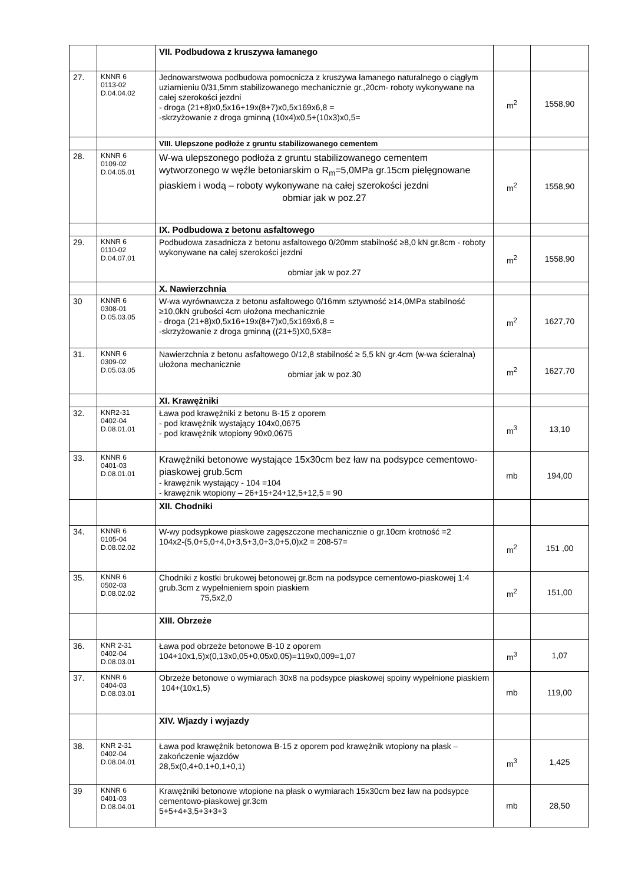| | | VII. Podbudowa z kruszywa łamanego | | |
| 27. | KNNR 6 0113-02 D.04.04.02 | Jednowarstwowa podbudowa pomocnicza z kruszywa łamanego naturalnego o ciągłym uziarnieniu 0/31,5mm stabilizowanego mechanicznie gr.,20cm- roboty wykonywane na całej szerokości jezdni - droga (21+8)x0,5x16+19x(8+7)x0,5x169x6,8 = -skrzyżowanie z droga gminną (10x4)x0,5+(10x3)x0,5= | m<sup>2</sup> | 1558,90 |
| | | VIII. Ulepszone podłoże z gruntu stabilizowanego cementem | | |
| 28. | KNNR 6 0109-02 D.04.05.01 | W-wa ulepszonego podłoża z gruntu stabilizowanego cementem wytworzonego w węźle betoniarskim o R<sub>m</sub>=5,0MPa gr.15cm pielęgnowane piaskiem i wodą – roboty wykonywane na całej szerokości jezdni obmiar jak w poz.27 | m<sup>2</sup> | 1558,90 |
| | | IX. Podbudowa z betonu asfaltowego | | |
| 29. | KNNR 6 0110-02 D.04.07.01 | Podbudowa zasadnicza z betonu asfaltowego 0/20mm stabilność ≥8,0 kN gr.8cm - roboty wykonywane na całej szerokości jezdni obmiar jak w poz.27 | m<sup>2</sup> | 1558,90 |
| | | X. Nawierzchnia | | |
| 30 | KNNR 6 0308-01 D.05.03.05 | W-wa wyrównawcza z betonu asfaltowego 0/16mm sztywność ≥14,0MPa stabilność ≥10,0kN grubości 4cm ułożona mechanicznie - droga (21+8)x0,5x16+19x(8+7)x0,5x169x6,8 = -skrzyżowanie z droga gminną ((21+5)X0,5X8= | m<sup>2</sup> | 1627,70 |
| 31. | KNNR 6 0309-02 D.05.03.05 | Nawierzchnia z betonu asfaltowego 0/12,8 stabilność ≥ 5,5 kN gr.4cm (w-wa ścieralna) ułożona mechanicznie obmiar jak w poz.30 | m<sup>2</sup> | 1627,70 |
| | | XI. Krawężniki | | |
| 32. | KNR2-31 0402-04 D.08.01.01 | Ława pod krawężniki z betonu B-15 z oporem - pod krawężnik wystający 104x0,0675 - pod krawężnik wtopiony 90x0,0675 | m<sup>3</sup> | 13,10 |
| 33. | KNNR 6 0401-03 D.08.01.01 | Krawężniki betonowe wystające 15x30cm bez ław na podsypce cementowo-piaskowej grub.5cm - krawężnik wystający - 104 =104 - krawężnik wtopiony – 26+15+24+12,5+12,5 = 90 | mb | 194,00 |
| | | XII. Chodniki | | |
| 34. | KNNR 6 0105-04 D.08.02.02 | W-wy podsypkowe piaskowe zagęszczone mechanicznie o gr.10cm krotność =2 104x2-(5,0+5,0+4,0+3,5+3,0+3,0+5,0)x2 = 208-57= | m<sup>2</sup> | 151 ,00 |
| 35. | KNNR 6 0502-03 D.08.02.02 | Chodniki z kostki brukowej betonowej gr.8cm na podsypce cementowo-piaskowej 1:4 grub.3cm z wypełnieniem spoin piaskiem 75,5x2,0 | m<sup>2</sup> | 151,00 |
| | | XIII. Obrzeże | | |
| 36. | KNR 2-31 0402-04 D.08.03.01 | Ława pod obrzeże betonowe B-10 z oporem 104+10x1,5)x(0,13x0,05+0,05x0,05)=119x0,009=1,07 | m<sup>3</sup> | 1,07 |
| 37. | KNNR 6 0404-03 D.08.03.01 | Obrzeże betonowe o wymiarach 30x8 na podsypce piaskowej spoiny wypełnione piaskiem 104+(10x1,5) | mb | 119,00 |
| | | XIV. Wjazdy i wyjazdy | | |
| 38. | KNR 2-31 0402-04 D.08.04.01 | Ława pod krawężnik betonowa B-15 z oporem pod krawężnik wtopiony na płask – zakończenie wjazdów 28,5x(0,4+0,1+0,1+0,1) | m<sup>3</sup> | 1,425 |
| 39 | KNNR 6 0401-03 D.08.04.01 | Krawężniki betonowe wtopione na płask o wymiarach 15x30cm bez ław na podsypce cementowo-piaskowej gr.3cm 5+5+4+3,5+3+3+3 | mb | 28,50 |